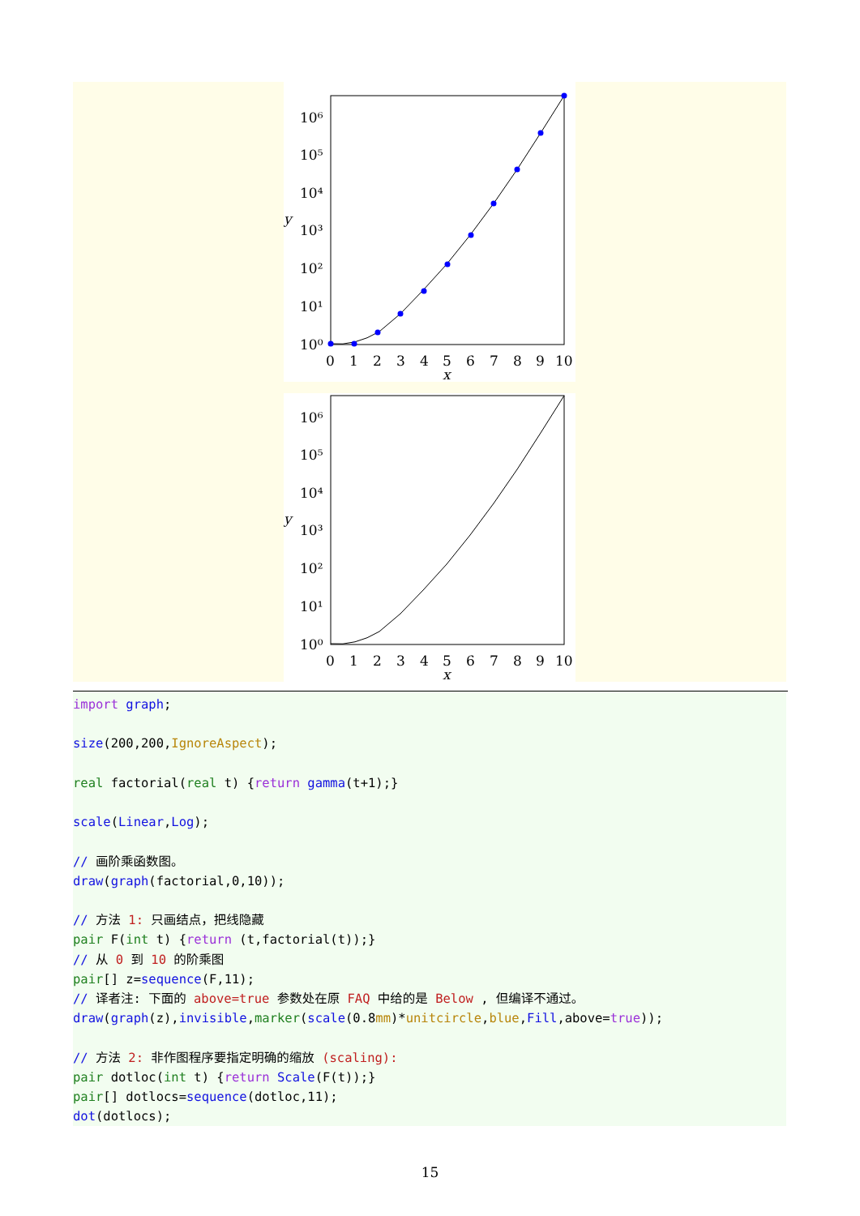10⁰
10¹
10²
10³
10⁴
10⁵
10⁶
y
0
1
2
3
4
5
6
7
8
9
10
x
10⁰
10¹
10²
10³
10⁴
10⁵
10⁶
y
0
1
2
3
4
5
6
7
8
9
10
x
import graph;

size(200,200,IgnoreAspect);

real factorial(real t) {return gamma(t+1);}

scale(Linear,Log);

// 画阶乘函数图。
draw(graph(factorial,0,10));

// 方法 1: 只画结点，把线隐藏
pair F(int t) {return (t,factorial(t));}
// 从 0 到 10 的阶乘图
pair[] z=sequence(F,11);
// 译者注: 下面的 above=true 参数处在原 FAQ 中给的是 Below , 但编译不通过。
draw(graph(z),invisible,marker(scale(0.8mm)*unitcircle,blue,Fill,above=true));

// 方法 2: 非作图程序要指定明确的缩放 (scaling):
pair dotloc(int t) {return Scale(F(t));}
pair[] dotlocs=sequence(dotloc,11);
dot(dotlocs);
15